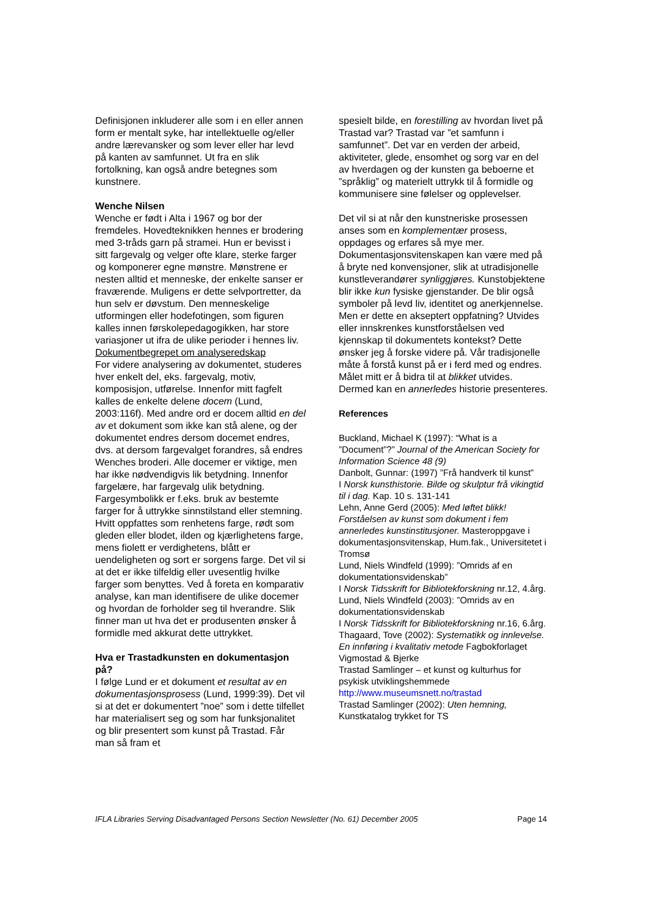Definisjonen inkluderer alle som i en eller annen form er mentalt syke, har intellektuelle og/eller andre lærevansker og som lever eller har levd på kanten av samfunnet. Ut fra en slik fortolkning, kan også andre betegnes som kunstnere.
Wenche Nilsen
Wenche er født i Alta i 1967 og bor der fremdeles. Hovedteknikken hennes er brodering med 3-tråds garn på stramei. Hun er bevisst i sitt fargevalg og velger ofte klare, sterke farger og komponerer egne mønstre. Mønstrene er nesten alltid et menneske, der enkelte sanser er fraværende. Muligens er dette selvportretter, da hun selv er døvstum. Den menneskelige utformingen eller hodefotingen, som figuren kalles innen førskolepedagogikken, har store variasjoner ut ifra de ulike perioder i hennes liv.
Dokumentbegrepet om analyseredskap
For videre analysering av dokumentet, studeres hver enkelt del, eks. fargevalg, motiv, komposisjon, utførelse. Innenfor mitt fagfelt kalles de enkelte delene docem (Lund, 2003:116f). Med andre ord er docem alltid en del av et dokument som ikke kan stå alene, og der dokumentet endres dersom docemet endres, dvs. at dersom fargevalget forandres, så endres Wenches broderi. Alle docemer er viktige, men har ikke nødvendigvis lik betydning. Innenfor fargelære, har fargevalg ulik betydning. Fargesymbolikk er f.eks. bruk av bestemte farger for å uttrykke sinnstilstand eller stemning. Hvitt oppfattes som renhetens farge, rødt som gleden eller blodet, ilden og kjærlighetens farge, mens fiolett er verdighetens, blått er uendeligheten og sort er sorgens farge. Det vil si at det er ikke tilfeldig eller uvesentlig hvilke farger som benyttes. Ved å foreta en komparativ analyse, kan man identifisere de ulike docemer og hvordan de forholder seg til hverandre. Slik finner man ut hva det er produsenten ønsker å formidle med akkurat dette uttrykket.
Hva er Trastadkunsten en dokumentasjon på?
I følge Lund er et dokument et resultat av en dokumentasjonsprosess (Lund, 1999:39). Det vil si at det er dokumentert ”noe” som i dette tilfellet har materialisert seg og som har funksjonalitet og blir presentert som kunst på Trastad. Får man så fram et
spesielt bilde, en forestilling av hvordan livet på Trastad var? Trastad var ”et samfunn i samfunnet”. Det var en verden der arbeid, aktiviteter, glede, ensomhet og sorg var en del av hverdagen og der kunsten ga beboerne et ”språklig” og materielt uttrykk til å formidle og kommunisere sine følelser og opplevelser.
Det vil si at når den kunstneriske prosessen anses som en komplementær prosess, oppdages og erfares så mye mer. Dokumentasjonsvitenskapen kan være med på å bryte ned konvensjoner, slik at utradisjonelle kunstleverandører synliggjøres. Kunstobjektene blir ikke kun fysiske gjenstander. De blir også symboler på levd liv, identitet og anerkjennelse. Men er dette en akseptert oppfatning? Utvides eller innskrenkes kunstforståelsen ved kjennskap til dokumentets kontekst? Dette ønsker jeg å forske videre på. Vår tradisjonelle måte å forstå kunst på er i ferd med og endres. Målet mitt er å bidra til at blikket utvides. Dermed kan en annerledes historie presenteres.
References
Buckland, Michael K (1997): “What is a ”Document”?” Journal of the American Society for Information Science 48 (9)
Danbolt, Gunnar: (1997) ”Frå handverk til kunst”
I Norsk kunsthistorie. Bilde og skulptur frå vikingtid til i dag. Kap. 10 s. 131-141
Lehn, Anne Gerd (2005): Med løftet blikk! Forståelsen av kunst som dokument i fem annerledes kunstinstitusjoner. Masteroppgave i dokumentasjonsvitenskap, Hum.fak., Universitetet i Tromsø
Lund, Niels Windfeld (1999): ”Omrids af en dokumentationsvidenskab”
I Norsk Tidsskrift for Bibliotekforskning nr.12, 4.årg.
Lund, Niels Windfeld (2003): ”Omrids av en dokumentationsvidenskab
I Norsk Tidsskrift for Bibliotekforskning nr.16, 6.årg.
Thagaard, Tove (2002): Systematikk og innlevelse. En innføring i kvalitativ metode Fagbokforlaget Vigmostad & Bjerke
Trastad Samlinger – et kunst og kulturhus for psykisk utviklingshemmede
http://www.museumsnett.no/trastad
Trastad Samlinger (2002): Uten hemning, Kunstkatalog trykket for TS
IFLA Libraries Serving Disadvantaged Persons Section Newsletter (No. 61) December 2005 Page 14